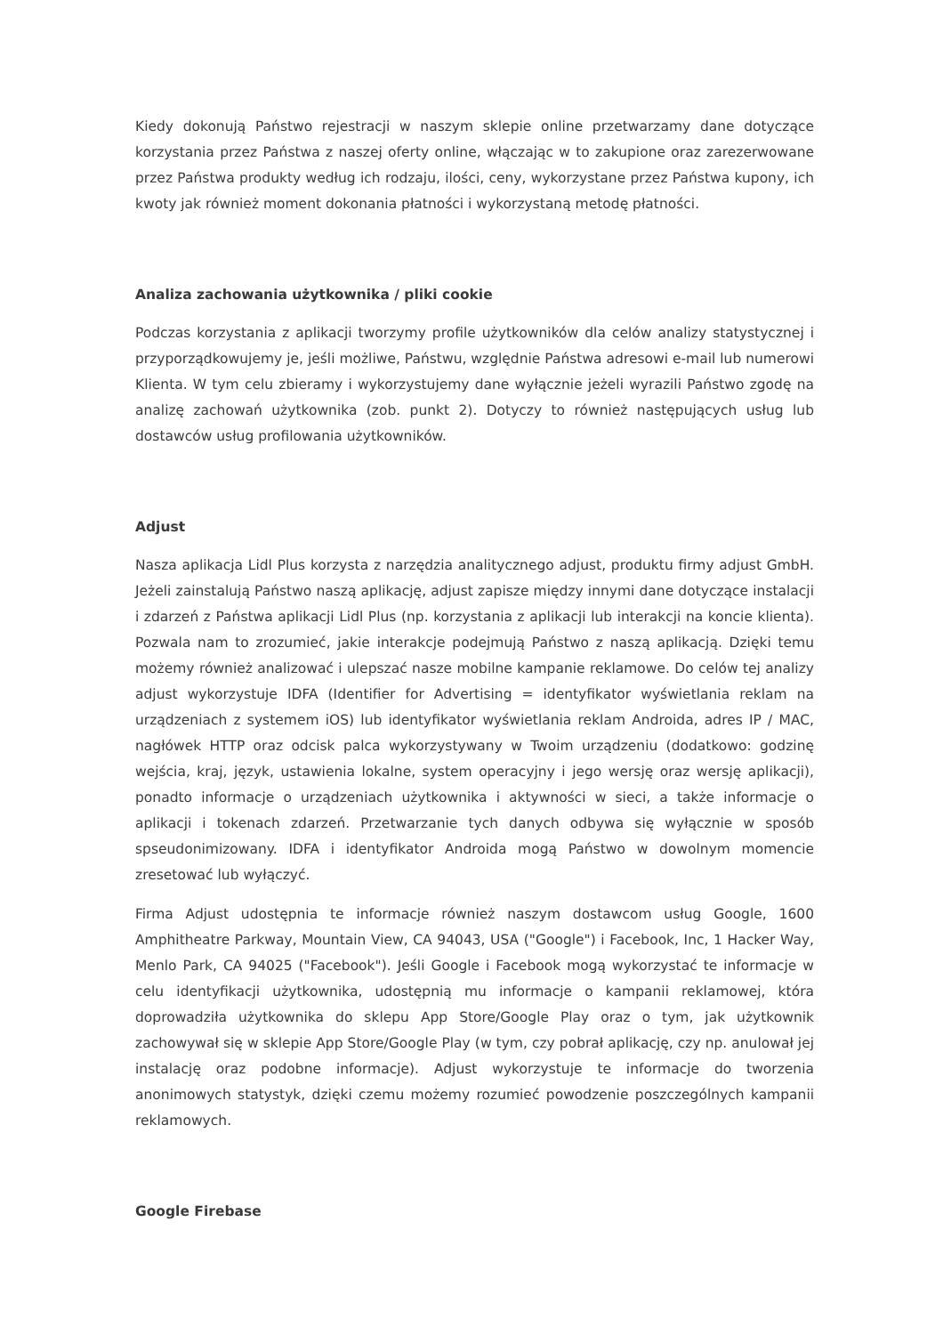Kiedy dokonują Państwo rejestracji w naszym sklepie online przetwarzamy dane dotyczące korzystania przez Państwa z naszej oferty online, włączając w to zakupione oraz zarezerwowane przez Państwa produkty według ich rodzaju, ilości, ceny, wykorzystane przez Państwa kupony, ich kwoty jak również moment dokonania płatności i wykorzystaną metodę płatności.
Analiza zachowania użytkownika / pliki cookie
Podczas korzystania z aplikacji tworzymy profile użytkowników dla celów analizy statystycznej i przyporządkowujemy je, jeśli możliwe, Państwu, względnie Państwa adresowi e-mail lub numerowi Klienta. W tym celu zbieramy i wykorzystujemy dane wyłącznie jeżeli wyrazili Państwo zgodę na analizę zachowań użytkownika (zob. punkt 2). Dotyczy to również następujących usług lub dostawców usług profilowania użytkowników.
Adjust
Nasza aplikacja Lidl Plus korzysta z narzędzia analitycznego adjust, produktu firmy adjust GmbH. Jeżeli zainstalują Państwo naszą aplikację, adjust zapisze między innymi dane dotyczące instalacji i zdarzeń z Państwa aplikacji Lidl Plus (np. korzystania z aplikacji lub interakcji na koncie klienta). Pozwala nam to zrozumieć, jakie interakcje podejmują Państwo z naszą aplikacją. Dzięki temu możemy również analizować i ulepszać nasze mobilne kampanie reklamowe. Do celów tej analizy adjust wykorzystuje IDFA (Identifier for Advertising = identyfikator wyświetlania reklam na urządzeniach z systemem iOS) lub identyfikator wyświetlania reklam Androida, adres IP / MAC, nagłówek HTTP oraz odcisk palca wykorzystywany w Twoim urządzeniu (dodatkowo: godzinę wejścia, kraj, język, ustawienia lokalne, system operacyjny i jego wersję oraz wersję aplikacji), ponadto informacje o urządzeniach użytkownika i aktywności w sieci, a także informacje o aplikacji i tokenach zdarzeń. Przetwarzanie tych danych odbywa się wyłącznie w sposób spseudonimizowany. IDFA i identyfikator Androida mogą Państwo w dowolnym momencie zresetować lub wyłączyć.
Firma Adjust udostępnia te informacje również naszym dostawcom usług Google, 1600 Amphitheatre Parkway, Mountain View, CA 94043, USA ("Google") i Facebook, Inc, 1 Hacker Way, Menlo Park, CA 94025 ("Facebook"). Jeśli Google i Facebook mogą wykorzystać te informacje w celu identyfikacji użytkownika, udostępnią mu informacje o kampanii reklamowej, która doprowadziła użytkownika do sklepu App Store/Google Play oraz o tym, jak użytkownik zachowywał się w sklepie App Store/Google Play (w tym, czy pobrał aplikację, czy np. anulował jej instalację oraz podobne informacje). Adjust wykorzystuje te informacje do tworzenia anonimowych statystyk, dzięki czemu możemy rozumieć powodzenie poszczególnych kampanii reklamowych.
Google Firebase